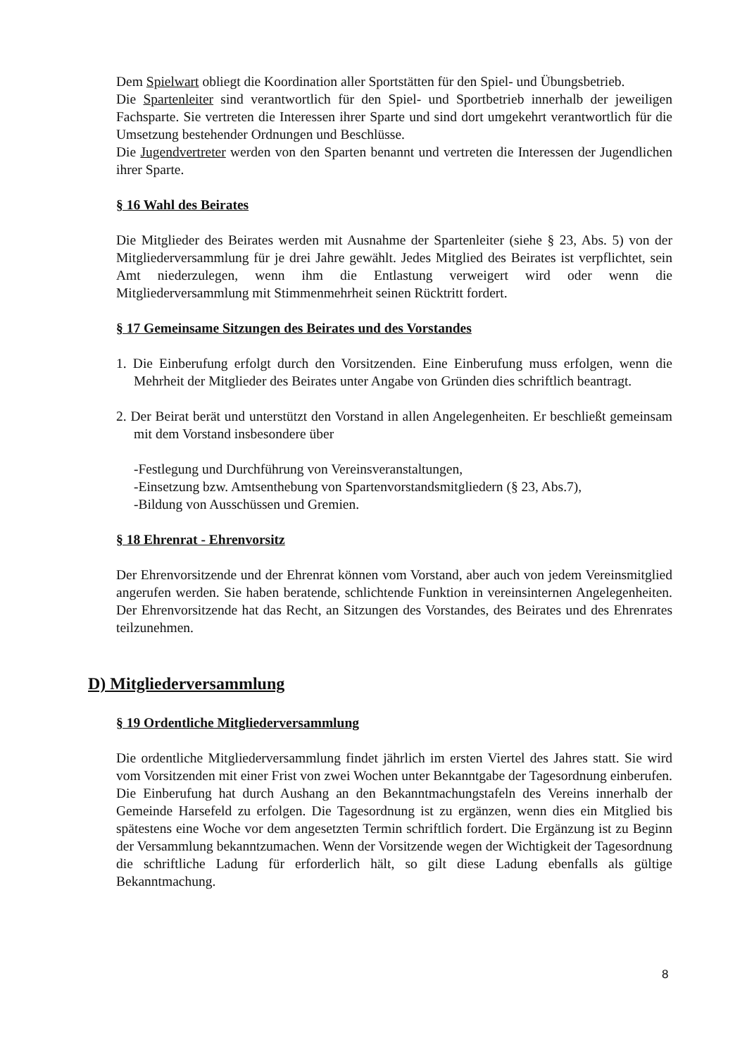Dem Spielwart obliegt die Koordination aller Sportstätten für den Spiel- und Übungsbetrieb.
Die Spartenleiter sind verantwortlich für den Spiel- und Sportbetrieb innerhalb der jeweiligen Fachsparte. Sie vertreten die Interessen ihrer Sparte und sind dort umgekehrt verantwortlich für die Umsetzung bestehender Ordnungen und Beschlüsse.
Die Jugendvertreter werden von den Sparten benannt und vertreten die Interessen der Jugendlichen ihrer Sparte.
§ 16 Wahl des Beirates
Die Mitglieder des Beirates werden mit Ausnahme der Spartenleiter (siehe § 23, Abs. 5) von der Mitgliederversammlung für je drei Jahre gewählt. Jedes Mitglied des Beirates ist verpflichtet, sein Amt niederzulegen, wenn ihm die Entlastung verweigert wird oder wenn die Mitgliederversammlung mit Stimmenmehrheit seinen Rücktritt fordert.
§ 17 Gemeinsame Sitzungen des Beirates und des Vorstandes
1. Die Einberufung erfolgt durch den Vorsitzenden. Eine Einberufung muss erfolgen, wenn die Mehrheit der Mitglieder des Beirates unter Angabe von Gründen dies schriftlich beantragt.
2. Der Beirat berät und unterstützt den Vorstand in allen Angelegenheiten. Er beschließt gemeinsam mit dem Vorstand insbesondere über
-Festlegung und Durchführung von Vereinsveranstaltungen,
-Einsetzung bzw. Amtsenthebung von Spartenvorstandsmitgliedern (§ 23, Abs.7),
-Bildung von Ausschüssen und Gremien.
§ 18 Ehrenrat - Ehrenvorsitz
Der Ehrenvorsitzende und der Ehrenrat können vom Vorstand, aber auch von jedem Vereinsmitglied angerufen werden. Sie haben beratende, schlichtende Funktion in vereinsinternen Angelegenheiten. Der Ehrenvorsitzende hat das Recht, an Sitzungen des Vorstandes, des Beirates und des Ehrenrates teilzunehmen.
D) Mitgliederversammlung
§ 19 Ordentliche Mitgliederversammlung
Die ordentliche Mitgliederversammlung findet jährlich im ersten Viertel des Jahres statt. Sie wird vom Vorsitzenden mit einer Frist von zwei Wochen unter Bekanntgabe der Tagesordnung einberufen. Die Einberufung hat durch Aushang an den Bekanntmachungstafeln des Vereins innerhalb der Gemeinde Harsefeld zu erfolgen. Die Tagesordnung ist zu ergänzen, wenn dies ein Mitglied bis spätestens eine Woche vor dem angesetzten Termin schriftlich fordert. Die Ergänzung ist zu Beginn der Versammlung bekanntzumachen. Wenn der Vorsitzende wegen der Wichtigkeit der Tagesordnung die schriftliche Ladung für erforderlich hält, so gilt diese Ladung ebenfalls als gültige Bekanntmachung.
8